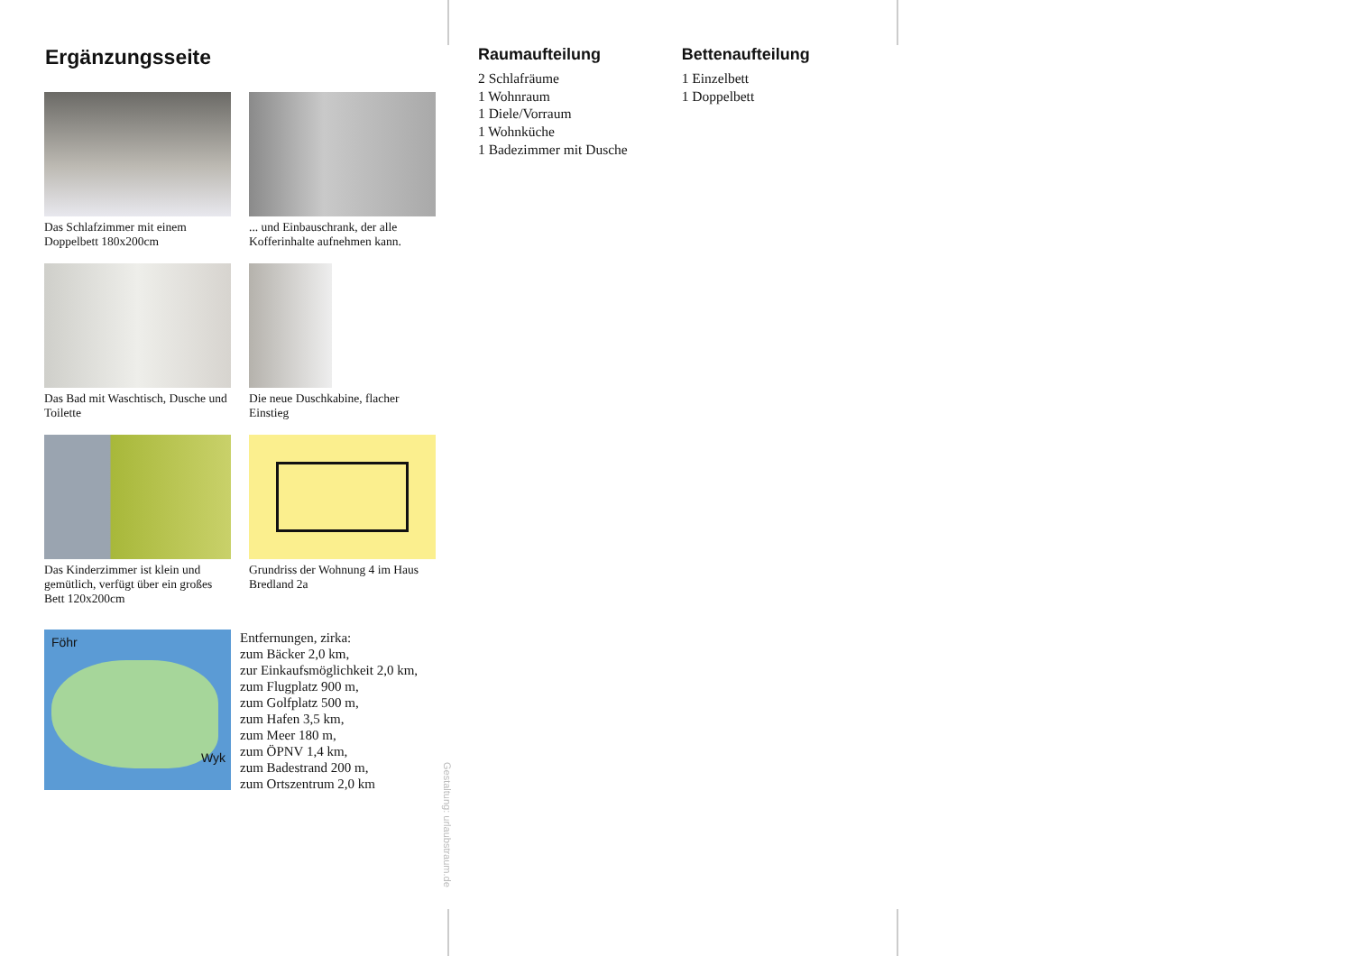Ergänzungsseite
Das Schlafzimmer mit einem Doppelbett 180x200cm
... und Einbauschrank, der alle Kofferinhalte aufnehmen kann.
Das Bad mit Waschtisch, Dusche und Toilette
Die neue Duschkabine, flacher Einstieg
Das Kinderzimmer ist klein und gemütlich, verfügt über ein großes Bett 120x200cm
Grundriss der Wohnung 4 im Haus Bredland 2a
Föhr
Wyk
Entfernungen, zirka:
zum Bäcker 2,0 km,
zur Einkaufsmöglichkeit 2,0 km,
zum Flugplatz 900 m,
zum Golfplatz 500 m,
zum Hafen 3,5 km,
zum Meer 180 m,
zum ÖPNV 1,4 km,
zum Badestrand 200 m,
zum Ortszentrum 2,0 km
Gestaltung: urlaubstraum.de
Raumaufteilung
2 Schlafräume
1 Wohnraum
1 Diele/Vorraum
1 Wohnküche
1 Badezimmer mit Dusche
Bettenaufteilung
1 Einzelbett
1 Doppelbett